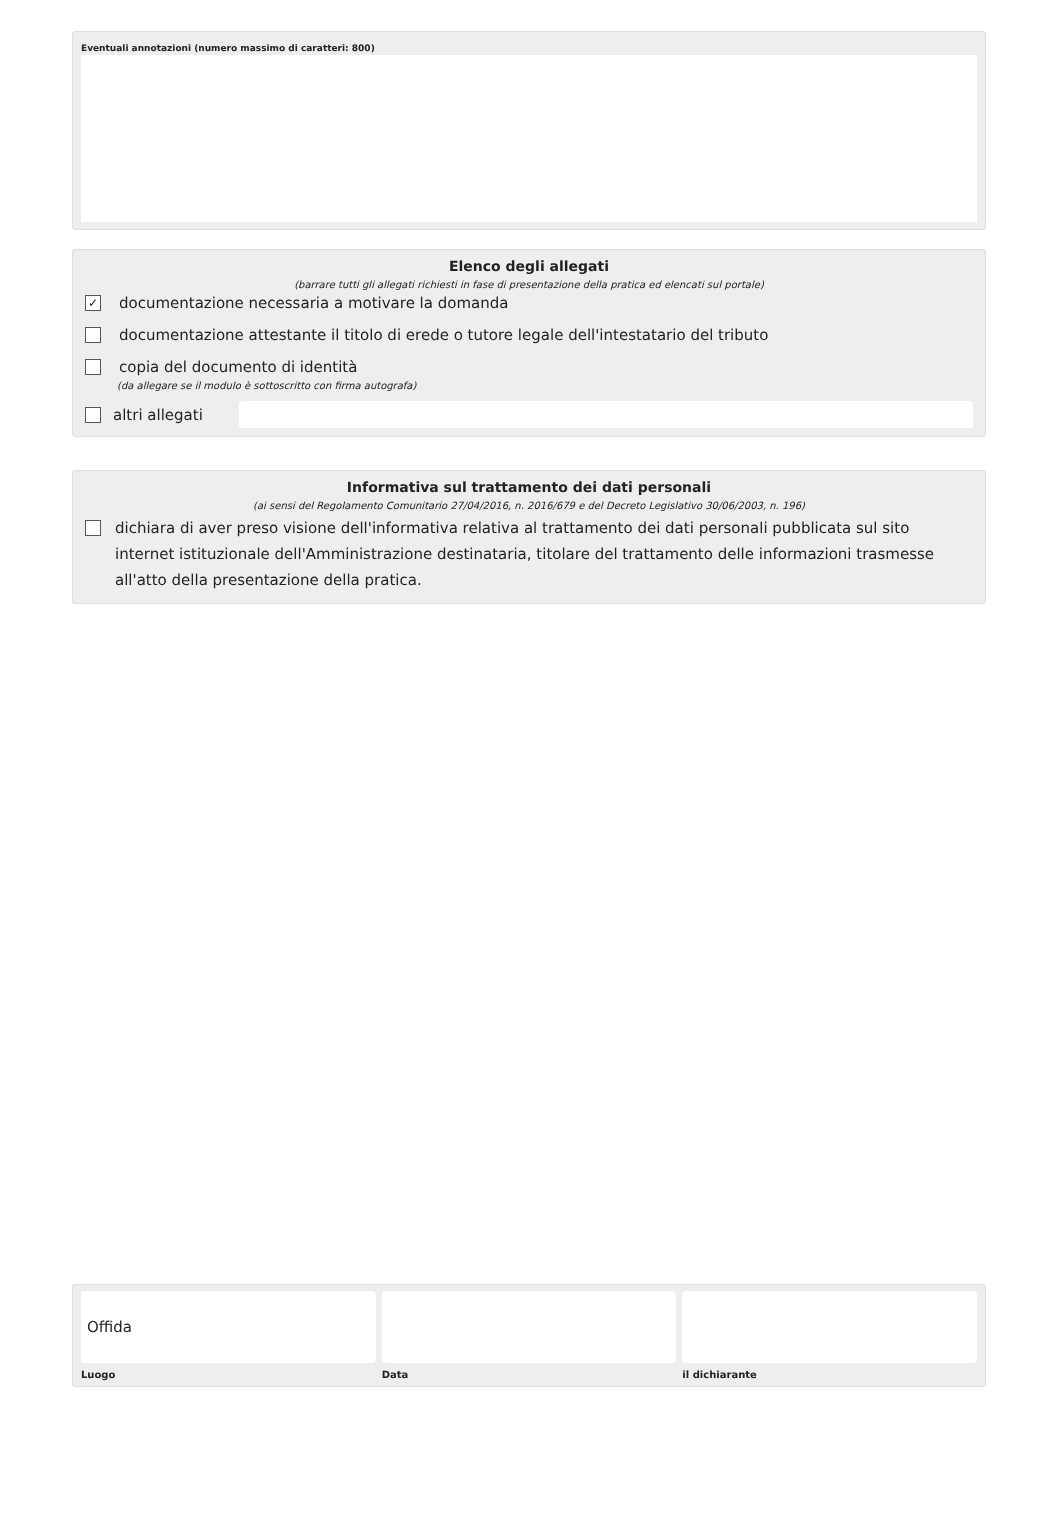Eventuali annotazioni (numero massimo di caratteri: 800)
Elenco degli allegati
(barrare tutti gli allegati richiesti in fase di presentazione della pratica ed elencati sul portale)
✓ documentazione necessaria a motivare la domanda
documentazione attestante il titolo di erede o tutore legale dell'intestatario del tributo
copia del documento di identità
(da allegare se il modulo è sottoscritto con firma autografa)
altri allegati
Informativa sul trattamento dei dati personali
(ai sensi del Regolamento Comunitario 27/04/2016, n. 2016/679 e del Decreto Legislativo 30/06/2003, n. 196)
dichiara di aver preso visione dell'informativa relativa al trattamento dei dati personali pubblicata sul sito internet istituzionale dell'Amministrazione destinataria, titolare del trattamento delle informazioni trasmesse all'atto della presentazione della pratica.
Offida
Luogo Data il dichiarante